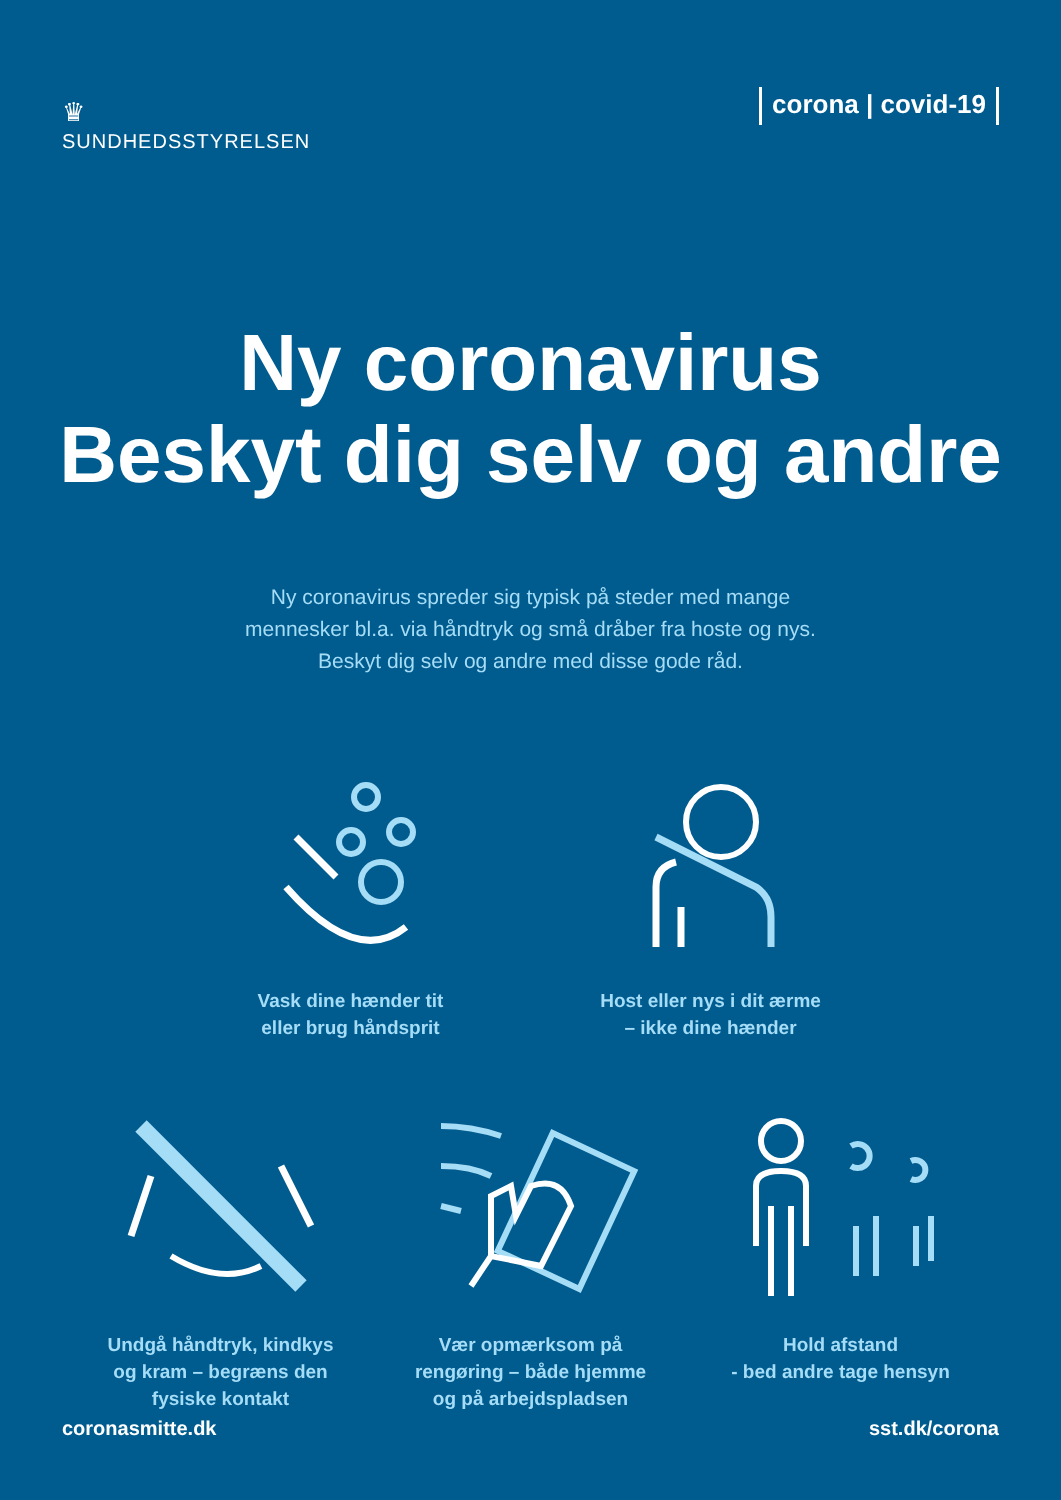♛
SUNDHEDSSTYRELSEN
corona | covid-19
Ny coronavirus
Beskyt dig selv og andre
Ny coronavirus spreder sig typisk på steder med mange
mennesker bl.a. via håndtryk og små dråber fra hoste og nys.
Beskyt dig selv og andre med disse gode råd.
Vask dine hænder tit
eller brug håndsprit
Host eller nys i dit ærme
– ikke dine hænder
Undgå håndtryk, kindkys
og kram – begræns den
fysiske kontakt
Vær opmærksom på
rengøring – både hjemme
og på arbejdspladsen
Hold afstand
- bed andre tage hensyn
coronasmitte.dk sst.dk/corona